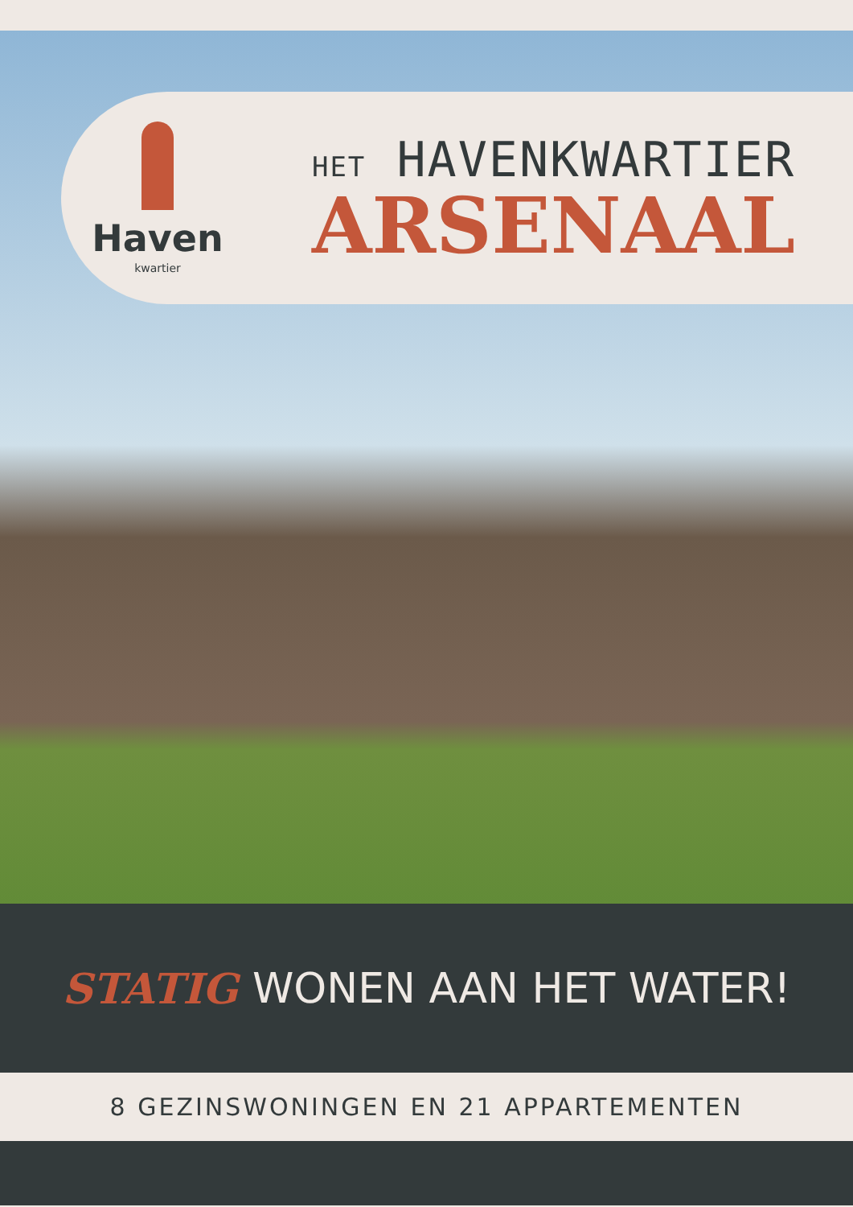Haven
kwartier
HET HAVENKWARTIER
ARSENAAL
STATIG WONEN AAN HET WATER!
8 GEZINSWONINGEN EN 21 APPARTEMENTEN